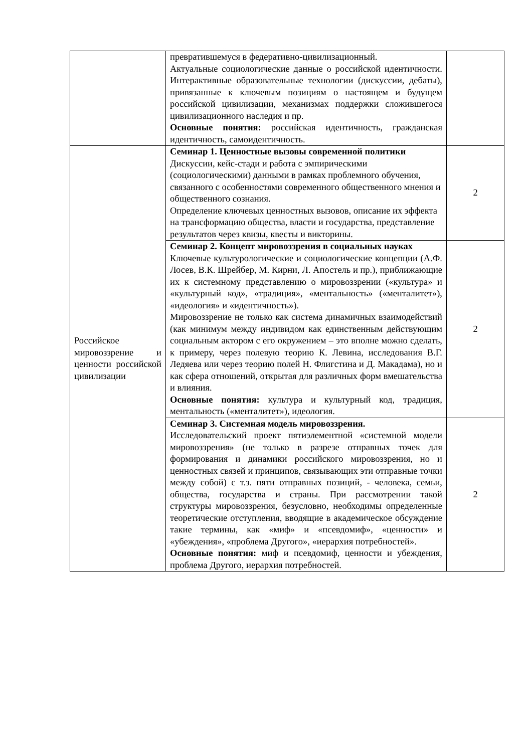| | превратившемуся в федеративно-цивилизационный. Актуальные социологические данные о российской идентичности. Интерактивные образовательные технологии (дискуссии, дебаты), привязанные к ключевым позициям о настоящем и будущем российской цивилизации, механизмах поддержки сложившегося цивилизационного наследия и пр. Основные понятия: российская идентичность, гражданская идентичность, самоидентичность. | |
| Российское мировоззрение и ценности российской цивилизации | Семинар 1. Ценностные вызовы современной политики Дискуссии, кейс-стади и работа с эмпирическими (социологическими) данными в рамках проблемного обучения, связанного с особенностями современного общественного мнения и общественного сознания. Определение ключевых ценностных вызовов, описание их эффекта на трансформацию общества, власти и государства, представление результатов через квизы, квесты и викторины. | 2 |
| | Семинар 2. Концепт мировоззрения в социальных науках Ключевые культурологические и социологические концепции (А.Ф. Лосев, В.К. Шрейбер, М. Кирни, Л. Апостель и пр.), приближающие их к системному представлению о мировоззрении («культура» и «культурный код», «традиция», «ментальность» («менталитет»), «идеология» и «идентичность»). Мировоззрение не только как система динамичных взаимодействий (как минимум между индивидом как единственным действующим социальным актором с его окружением – это вполне можно сделать, к примеру, через полевую теорию К. Левина, исследования В.Г. Ледяева или через теорию полей Н. Флигстина и Д. Макадама), но и как сфера отношений, открытая для различных форм вмешательства и влияния. Основные понятия: культура и культурный код, традиция, ментальность («менталитет»), идеология. | 2 |
| | Семинар 3. Системная модель мировоззрения. Исследовательский проект пятиэлементной «системной модели мировоззрения» (не только в разрезе отправных точек для формирования и динамики российского мировоззрения, но и ценностных связей и принципов, связывающих эти отправные точки между собой) с т.з. пяти отправных позиций, - человека, семьи, общества, государства и страны. При рассмотрении такой структуры мировоззрения, безусловно, необходимы определенные теоретические отступления, вводящие в академическое обсуждение такие термины, как «миф» и «псевдомиф», «ценности» и «убеждения», «проблема Другого», «иерархия потребностей». Основные понятия: миф и псевдомиф, ценности и убеждения, проблема Другого, иерархия потребностей. | 2 |